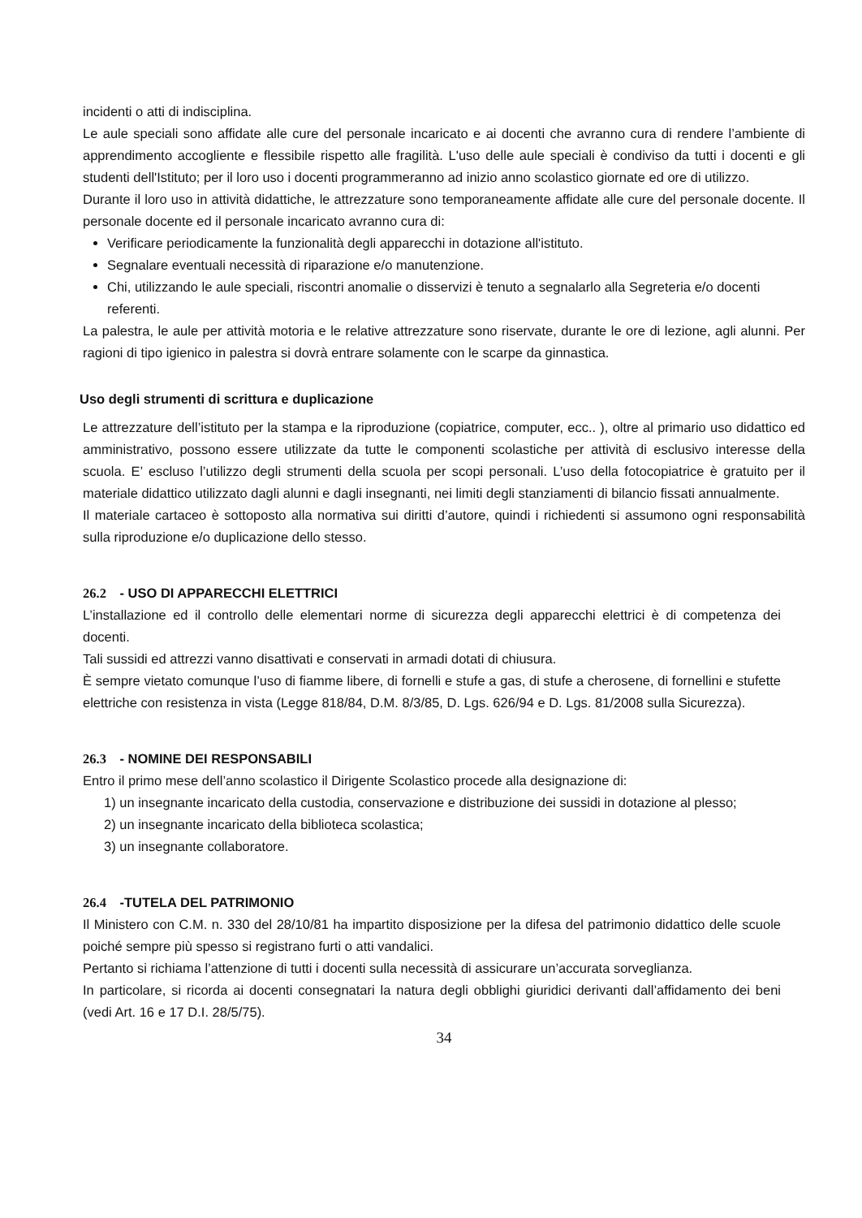incidenti o atti di indisciplina.
Le aule speciali sono affidate alle cure del personale incaricato e ai docenti che avranno cura di rendere l’ambiente di apprendimento accogliente e flessibile rispetto alle fragilità. L'uso delle aule speciali è condiviso da tutti i docenti e gli studenti dell'Istituto; per il loro uso i docenti programmeranno ad inizio anno scolastico giornate ed ore di utilizzo.
Durante il loro uso in attività didattiche, le attrezzature sono temporaneamente affidate alle cure del personale docente. Il personale docente ed il personale incaricato avranno cura di:
Verificare periodicamente la funzionalità degli apparecchi in dotazione all'istituto.
Segnalare eventuali necessità di riparazione e/o manutenzione.
Chi, utilizzando le aule speciali, riscontri anomalie o disservizi è tenuto a segnalarlo alla Segreteria e/o docenti referenti.
La palestra, le aule per attività motoria e le relative attrezzature sono riservate, durante le ore di lezione, agli alunni. Per ragioni di tipo igienico in palestra si dovrà entrare solamente con le scarpe da ginnastica.
Uso degli strumenti di scrittura e duplicazione
Le attrezzature dell’istituto per la stampa e la riproduzione (copiatrice, computer, ecc.. ), oltre al primario uso didattico ed amministrativo, possono essere utilizzate da tutte le componenti scolastiche per attività di esclusivo interesse della scuola. E’ escluso l’utilizzo degli strumenti della scuola per scopi personali. L’uso della fotocopiatrice è gratuito per il materiale didattico utilizzato dagli alunni e dagli insegnanti, nei limiti degli stanziamenti di bilancio fissati annualmente.
Il materiale cartaceo è sottoposto alla normativa sui diritti d’autore, quindi i richiedenti si assumono ogni responsabilità sulla riproduzione e/o duplicazione dello stesso.
26.2 - USO DI APPARECCHI ELETTRICI
L’installazione ed il controllo delle elementari norme di sicurezza degli apparecchi elettrici è di competenza dei docenti.
Tali sussidi ed attrezzi vanno disattivati e conservati in armadi dotati di chiusura.
È sempre vietato comunque l’uso di fiamme libere, di fornelli e stufe a gas, di stufe a cherosene, di fornellini e stufette elettriche con resistenza in vista (Legge 818/84, D.M. 8/3/85, D. Lgs. 626/94 e D. Lgs. 81/2008 sulla Sicurezza).
26.3 - NOMINE DEI RESPONSABILI
Entro il primo mese dell’anno scolastico il Dirigente Scolastico procede alla designazione di:
1) un insegnante incaricato della custodia, conservazione e distribuzione dei sussidi in dotazione al plesso;
2) un insegnante incaricato della biblioteca scolastica;
3) un insegnante collaboratore.
26.4 -TUTELA DEL PATRIMONIO
Il Ministero con C.M. n. 330 del 28/10/81 ha impartito disposizione per la difesa del patrimonio didattico delle scuole poiché sempre più spesso si registrano furti o atti vandalici.
Pertanto si richiama l’attenzione di tutti i docenti sulla necessità di assicurare un’accurata sorveglianza.
In particolare, si ricorda ai docenti consegnatari la natura degli obblighi giuridici derivanti dall’affidamento dei beni (vedi Art. 16 e 17 D.I. 28/5/75).
34